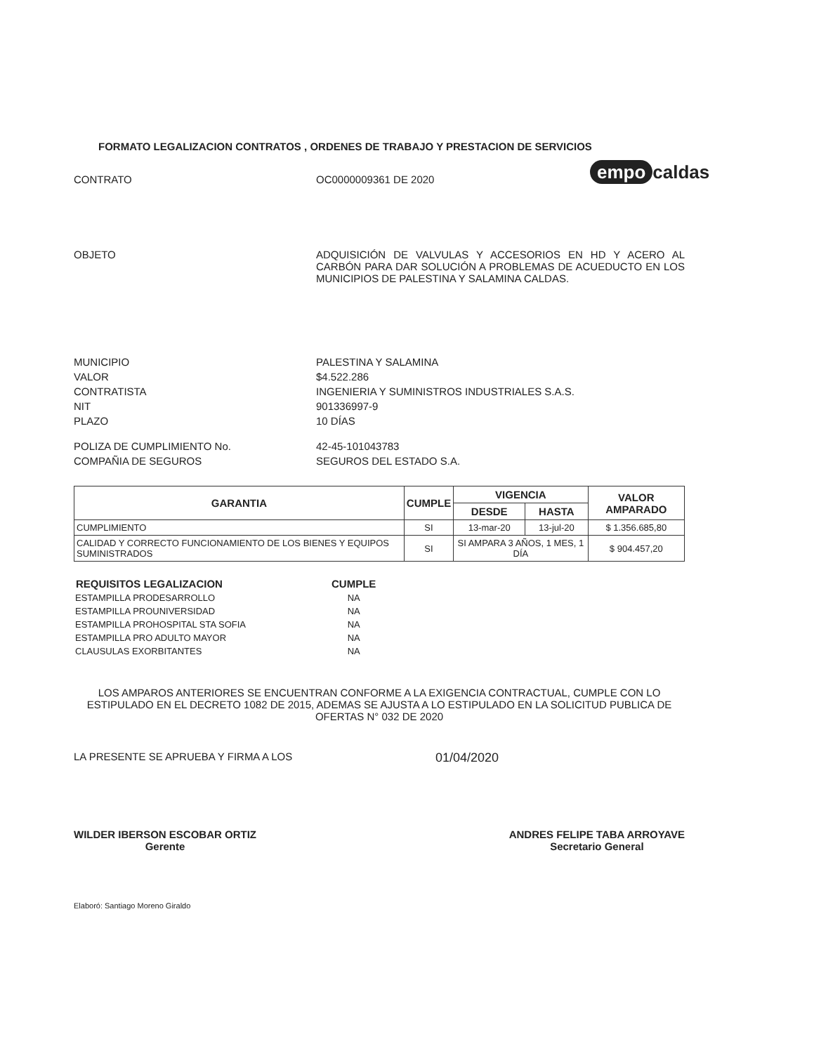empo caldas
FORMATO LEGALIZACION CONTRATOS , ORDENES DE TRABAJO Y PRESTACION DE SERVICIOS
CONTRATO OC0000009361 DE 2020
OBJETO ADQUISICIÓN DE VALVULAS Y ACCESORIOS EN HD Y ACERO AL CARBÓN PARA DAR SOLUCIÓN A PROBLEMAS DE ACUEDUCTO EN LOS MUNICIPIOS DE PALESTINA Y SALAMINA CALDAS.
MUNICIPIO PALESTINA Y SALAMINA
VALOR $4.522.286
CONTRATISTA INGENIERIA Y SUMINISTROS INDUSTRIALES S.A.S.
NIT 901336997-9
PLAZO 10 DÍAS
POLIZA DE CUMPLIMIENTO No. 42-45-101043783
COMPAÑIA DE SEGUROS SEGUROS DEL ESTADO S.A.
| GARANTIA | CUMPLE | VIGENCIA | | VALOR AMPARADO |
| --- | --- | --- | --- | --- |
| | | DESDE | HASTA | |
| CUMPLIMIENTO | SI | 13-mar-20 | 13-jul-20 | $ 1.356.685,80 |
| CALIDAD Y CORRECTO FUNCIONAMIENTO DE LOS BIENES Y EQUIPOS SUMINISTRADOS | SI | SI AMPARA 3 AÑOS, 1 MES, 1 DÍA | | $ 904.457,20 |
| REQUISITOS LEGALIZACION | CUMPLE |
| --- | --- |
| ESTAMPILLA PRODESARROLLO | NA |
| ESTAMPILLA PROUNIVERSIDAD | NA |
| ESTAMPILLA PROHOSPITAL STA SOFIA | NA |
| ESTAMPILLA PRO ADULTO MAYOR | NA |
| CLAUSULAS EXORBITANTES | NA |
LOS AMPAROS ANTERIORES SE ENCUENTRAN CONFORME A LA EXIGENCIA CONTRACTUAL, CUMPLE CON LO ESTIPULADO EN EL DECRETO 1082 DE 2015, ADEMAS SE AJUSTA A LO ESTIPULADO EN LA SOLICITUD PUBLICA DE OFERTAS N° 032 DE 2020
LA PRESENTE SE APRUEBA Y FIRMA A LOS
01/04/2020
WILDER IBERSON ESCOBAR ORTIZ
Gerente
ANDRES FELIPE TABA ARROYAVE
Secretario General
Elaboró: Santiago Moreno Giraldo